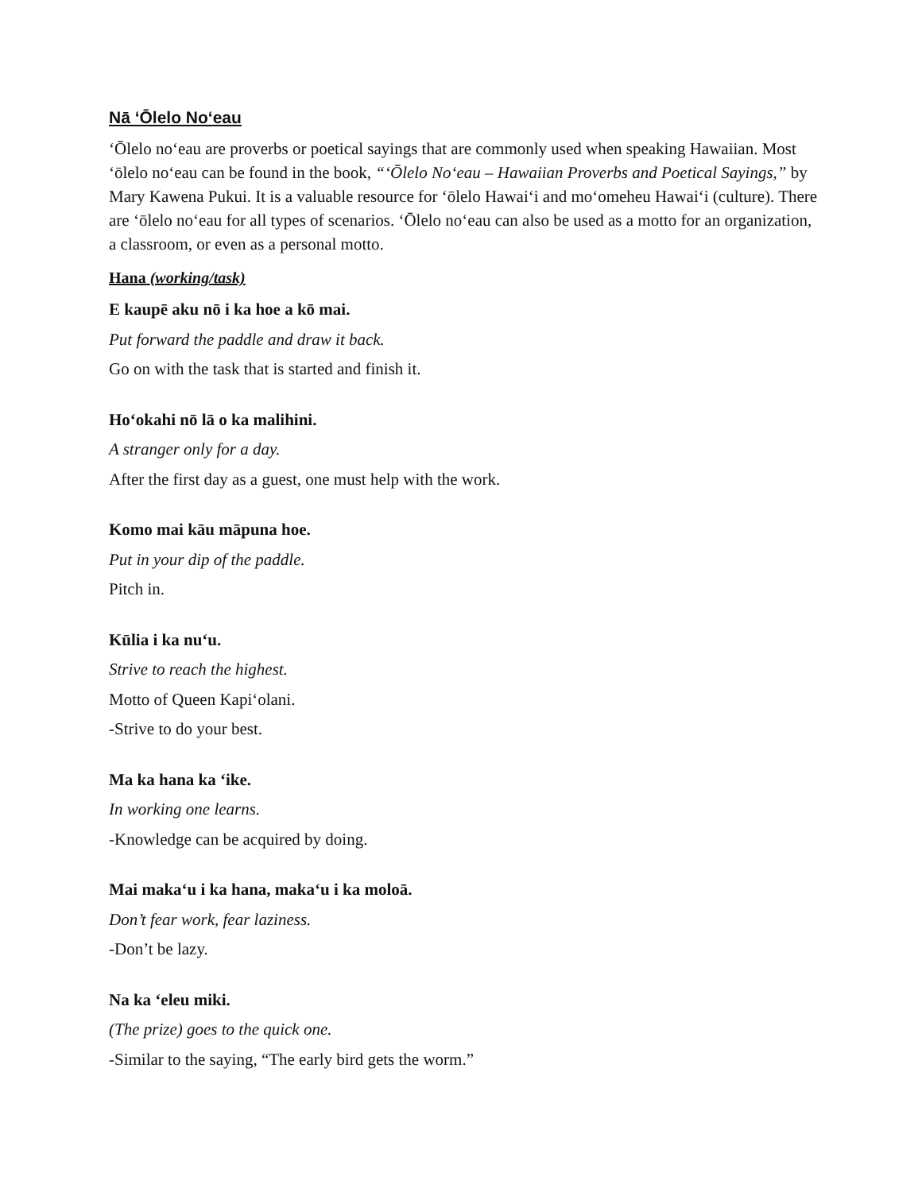Nā ʻŌlelo Noʻeau
ʻŌlelo noʻeau are proverbs or poetical sayings that are commonly used when speaking Hawaiian. Most ʻōlelo noʻeau can be found in the book, “ʻŌlelo Noʻeau – Hawaiian Proverbs and Poetical Sayings,” by Mary Kawena Pukui. It is a valuable resource for ʻōlelo Hawaiʻi and moʻomeheu Hawaiʻi (culture). There are ʻōlelo noʻeau for all types of scenarios. ʻŌlelo noʻeau can also be used as a motto for an organization, a classroom, or even as a personal motto.
Hana (working/task)
E kaupē aku nō i ka hoe a kō mai.
Put forward the paddle and draw it back.
Go on with the task that is started and finish it.
Hoʻokahi nō lā o ka malihini.
A stranger only for a day.
After the first day as a guest, one must help with the work.
Komo mai kāu māpuna hoe.
Put in your dip of the paddle.
Pitch in.
Kūlia i ka nuʻu.
Strive to reach the highest.
Motto of Queen Kapiʻolani.
-Strive to do your best.
Ma ka hana ka ʻike.
In working one learns.
-Knowledge can be acquired by doing.
Mai makaʻu i ka hana, makaʻu i ka moloā.
Don’t fear work, fear laziness.
-Don’t be lazy.
Na ka ʻeleu miki.
(The prize) goes to the quick one.
-Similar to the saying, “The early bird gets the worm.”